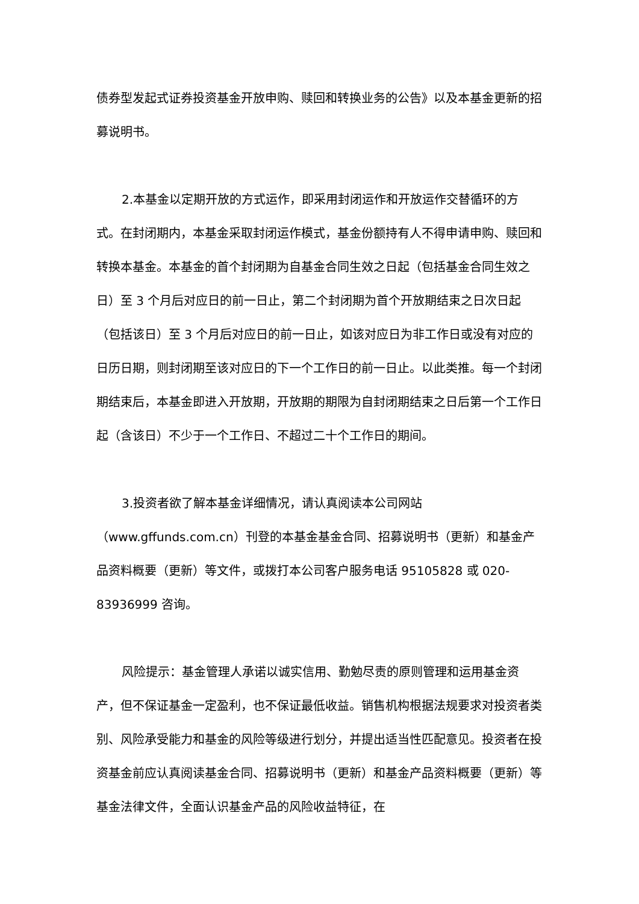债券型发起式证券投资基金开放申购、赎回和转换业务的公告》以及本基金更新的招募说明书。
2.本基金以定期开放的方式运作，即采用封闭运作和开放运作交替循环的方式。在封闭期内，本基金采取封闭运作模式，基金份额持有人不得申请申购、赎回和转换本基金。本基金的首个封闭期为自基金合同生效之日起（包括基金合同生效之日）至 3 个月后对应日的前一日止，第二个封闭期为首个开放期结束之日次日起（包括该日）至 3 个月后对应日的前一日止，如该对应日为非工作日或没有对应的日历日期，则封闭期至该对应日的下一个工作日的前一日止。以此类推。每一个封闭期结束后，本基金即进入开放期，开放期的期限为自封闭期结束之日后第一个工作日起（含该日）不少于一个工作日、不超过二十个工作日的期间。
3.投资者欲了解本基金详细情况，请认真阅读本公司网站（www.gffunds.com.cn）刊登的本基金基金合同、招募说明书（更新）和基金产品资料概要（更新）等文件，或拨打本公司客户服务电话 95105828 或 020-83936999 咨询。
风险提示：基金管理人承诺以诚实信用、勤勉尽责的原则管理和运用基金资产，但不保证基金一定盈利，也不保证最低收益。销售机构根据法规要求对投资者类别、风险承受能力和基金的风险等级进行划分，并提出适当性匹配意见。投资者在投资基金前应认真阅读基金合同、招募说明书（更新）和基金产品资料概要（更新）等基金法律文件，全面认识基金产品的风险收益特征，在